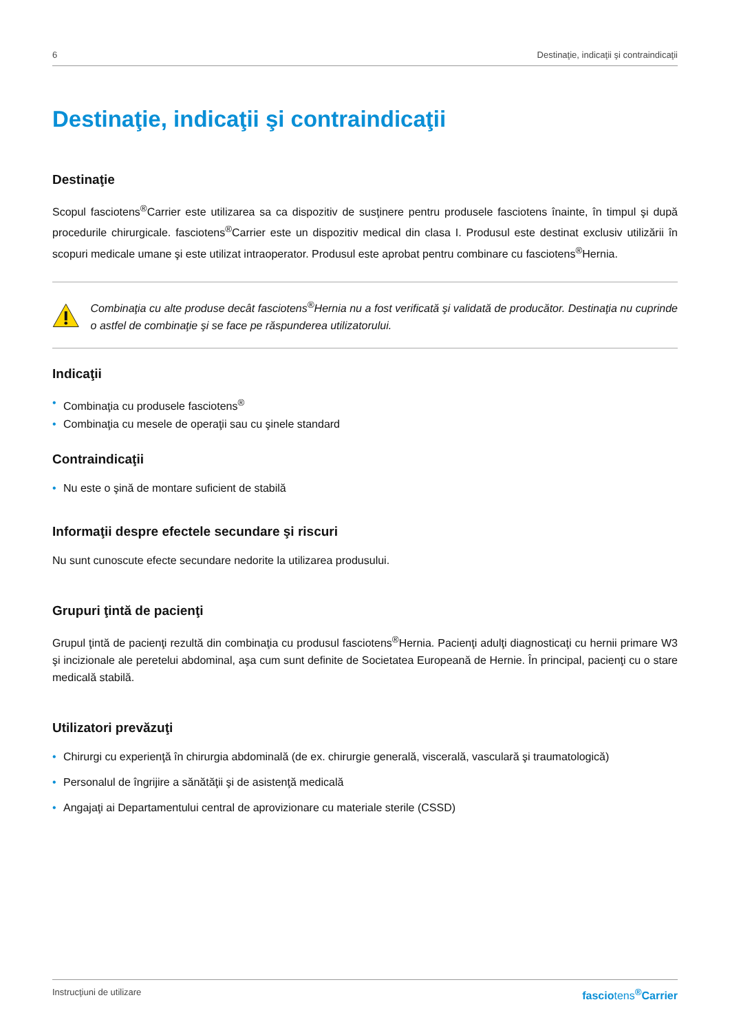6 Destinaţie, indicaţii şi contraindicaţii
Destinaţie, indicaţii şi contraindicaţii
Destinaţie
Scopul fasciotens<sup>®</sup>Carrier este utilizarea sa ca dispozitiv de susţinere pentru produsele fasciotens înainte, în timpul şi după procedurile chirurgicale. fasciotens<sup>®</sup>Carrier este un dispozitiv medical din clasa I. Produsul este destinat exclusiv utilizării în scopuri medicale umane şi este utilizat intraoperator. Produsul este aprobat pentru combinare cu fasciotens<sup>®</sup>Hernia.
Combinaţia cu alte produse decât fasciotens<sup>®</sup>Hernia nu a fost verificată şi validată de producător. Destinaţia nu cuprinde o astfel de combinaţie şi se face pe răspunderea utilizatorului.
Indicaţii
• Combinaţia cu produsele fasciotens<sup>®</sup>
• Combinaţia cu mesele de operaţii sau cu şinele standard
Contraindicaţii
• Nu este o şină de montare suficient de stabilă
Informaţii despre efectele secundare şi riscuri
Nu sunt cunoscute efecte secundare nedorite la utilizarea produsului.
Grupuri ţintă de pacienţi
Grupul ţintă de pacienţi rezultă din combinaţia cu produsul fasciotens<sup>®</sup>Hernia. Pacienţi adulţi diagnosticaţi cu hernii primare W3 şi incizionale ale peretelui abdominal, aşa cum sunt definite de Societatea Europeană de Hernie. În principal, pacienţi cu o stare medicală stabilă.
Utilizatori prevăzuţi
• Chirurgi cu experienţă în chirurgia abdominală (de ex. chirurgie generală, viscerală, vasculară şi traumatologică)
• Personalul de îngrijire a sănătăţii şi de asistenţă medicală
• Angajaţi ai Departamentului central de aprovizionare cu materiale sterile (CSSD)
Instrucţiuni de utilizare fasciotens<sup>®</sup>Carrier